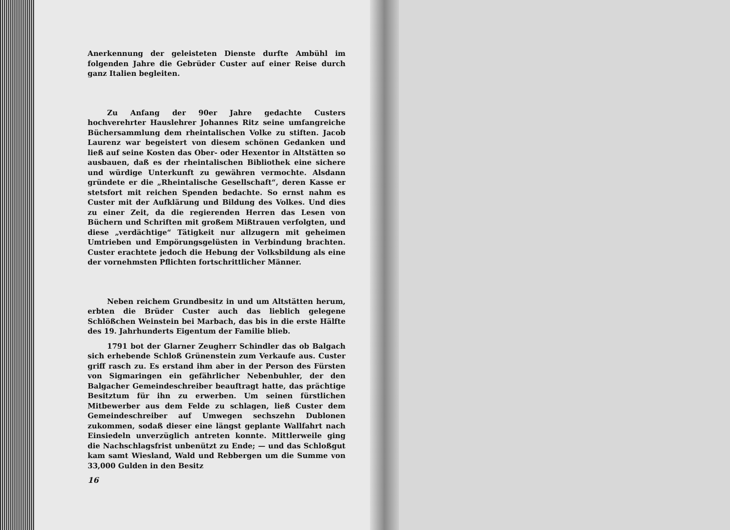Anerkennung der geleisteten Dienste durfte Ambühl im folgenden Jahre die Gebrüder Custer auf einer Reise durch ganz Italien begleiten.
Zu Anfang der 90er Jahre gedachte Custers hochverehrter Hauslehrer Johannes Ritz seine umfangreiche Büchersammlung dem rheintalischen Volke zu stiften. Jacob Laurenz war begeistert von diesem schönen Gedanken und ließ auf seine Kosten das Ober- oder Hexentor in Altstätten so ausbauen, daß es der rheintalischen Bibliothek eine sichere und würdige Unterkunft zu gewähren vermochte. Alsdann gründete er die „Rheintalische Gesellschaft“, deren Kasse er stetsfort mit reichen Spenden bedachte. So ernst nahm es Custer mit der Aufklärung und Bildung des Volkes. Und dies zu einer Zeit, da die regierenden Herren das Lesen von Büchern und Schriften mit großem Mißtrauen verfolgten, und diese „verdächtige“ Tätigkeit nur allzugern mit geheimen Umtrieben und Empörungsgelüsten in Verbindung brachten. Custer erachtete jedoch die Hebung der Volksbildung als eine der vornehmsten Pflichten fortschrittlicher Männer.
Neben reichem Grundbesitz in und um Altstätten herum, erbten die Brüder Custer auch das lieblich gelegene Schlößchen Weinstein bei Marbach, das bis in die erste Hälfte des 19. Jahrhunderts Eigentum der Familie blieb.
1791 bot der Glarner Zeugherr Schindler das ob Balgach sich erhebende Schloß Grünenstein zum Verkaufe aus. Custer griff rasch zu. Es erstand ihm aber in der Person des Fürsten von Sigmaringen ein gefährlicher Nebenbuhler, der den Balgacher Gemeindeschreiber beauftragt hatte, das prächtige Besitztum für ihn zu erwerben. Um seinen fürstlichen Mitbewerber aus dem Felde zu schlagen, ließ Custer dem Gemeindeschreiber auf Umwegen sechszehn Dublonen zukommen, sodaß dieser eine längst geplante Wallfahrt nach Einsiedeln unverzüglich antreten konnte. Mittlerweile ging die Nachschlagsfrist unbenützt zu Ende; — und das Schloßgut kam samt Wiesland, Wald und Rebbergen um die Summe von 33,000 Gulden in den Besitz
16